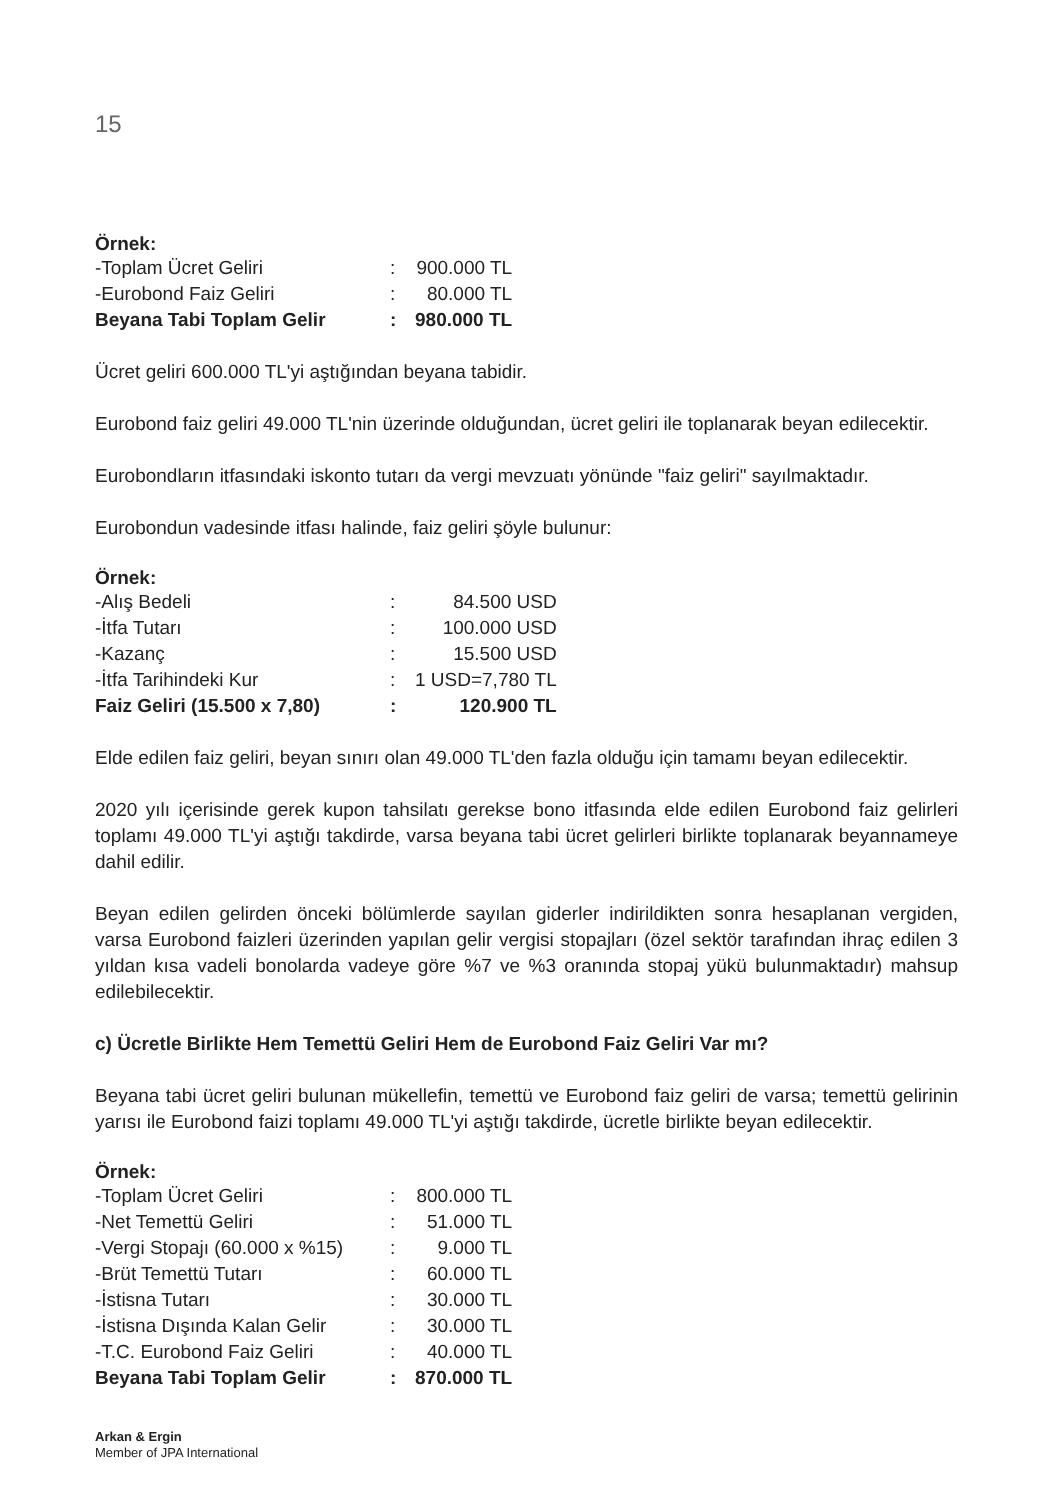15
Örnek:
| -Toplam Ücret Geliri | : | 900.000 TL |
| -Eurobond Faiz Geliri | : | 80.000 TL |
| Beyana Tabi Toplam Gelir | : | 980.000 TL |
Ücret geliri 600.000 TL'yi aştığından beyana tabidir.
Eurobond faiz geliri 49.000 TL'nin üzerinde olduğundan, ücret geliri ile toplanarak beyan edilecektir.
Eurobondların itfasındaki iskonto tutarı da vergi mevzuatı yönünde "faiz geliri" sayılmaktadır.
Eurobondun vadesinde itfası halinde, faiz geliri şöyle bulunur:
Örnek:
| -Alış Bedeli | : | 84.500 USD |
| -İtfa Tutarı | : | 100.000 USD |
| -Kazanç | : | 15.500 USD |
| -İtfa Tarihindeki Kur | : | 1 USD=7,780 TL |
| Faiz Geliri (15.500 x 7,80) | : | 120.900 TL |
Elde edilen faiz geliri, beyan sınırı olan 49.000 TL'den fazla olduğu için tamamı beyan edilecektir.
2020 yılı içerisinde gerek kupon tahsilatı gerekse bono itfasında elde edilen Eurobond faiz gelirleri toplamı 49.000 TL'yi aştığı takdirde, varsa beyana tabi ücret gelirleri birlikte toplanarak beyannameye dahil edilir.
Beyan edilen gelirden önceki bölümlerde sayılan giderler indirildikten sonra hesaplanan vergiden, varsa Eurobond faizleri üzerinden yapılan gelir vergisi stopajları (özel sektör tarafından ihraç edilen 3 yıldan kısa vadeli bonolarda vadeye göre %7 ve %3 oranında stopaj yükü bulunmaktadır) mahsup edilebilecektir.
c) Ücretle Birlikte Hem Temettü Geliri Hem de Eurobond Faiz Geliri Var mı?
Beyana tabi ücret geliri bulunan mükellefin, temettü ve Eurobond faiz geliri de varsa; temettü gelirinin yarısı ile Eurobond faizi toplamı 49.000 TL'yi aştığı takdirde, ücretle birlikte beyan edilecektir.
Örnek:
| -Toplam Ücret Geliri | : | 800.000 TL |
| -Net Temettü Geliri | : | 51.000 TL |
| -Vergi Stopajı (60.000 x %15) | : | 9.000 TL |
| -Brüt Temettü Tutarı | : | 60.000 TL |
| -İstisna Tutarı | : | 30.000 TL |
| -İstisna Dışında Kalan Gelir | : | 30.000 TL |
| -T.C. Eurobond Faiz Geliri | : | 40.000 TL |
| Beyana Tabi Toplam Gelir | : | 870.000 TL |
Arkan & Ergin
Member of JPA International